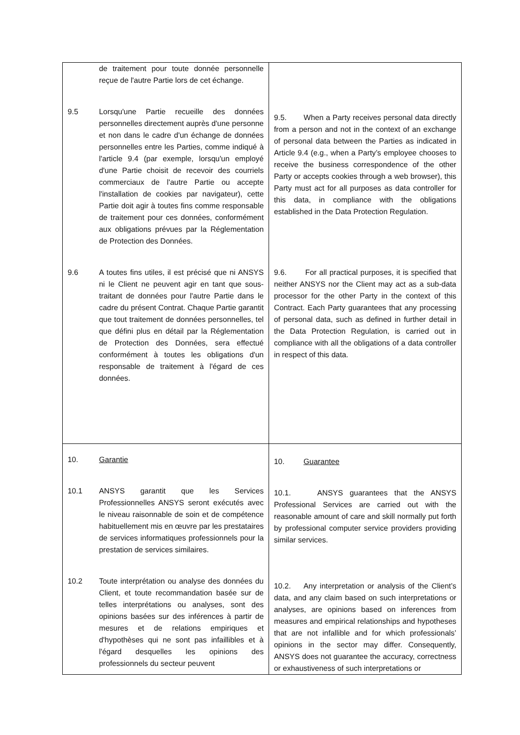| de traitement pour toute donnée personnelle reçue de l'autre Partie lors de cet échange. 9.5 Lorsqu'une Partie recueille des données personnelles directement auprès d'une personne et non dans le cadre d'un échange de données personnelles entre les Parties, comme indiqué à l'article 9.4 (par exemple, lorsqu'un employé d'une Partie choisit de recevoir des courriels commerciaux de l'autre Partie ou accepte l'installation de cookies par navigateur), cette Partie doit agir à toutes fins comme responsable de traitement pour ces données, conformément aux obligations prévues par la Réglementation de Protection des Données. 9.6 A toutes fins utiles, il est précisé que ni ANSYS ni le Client ne peuvent agir en tant que sous-traitant de données pour l'autre Partie dans le cadre du présent Contrat. Chaque Partie garantit que tout traitement de données personnelles, tel que défini plus en détail par la Réglementation de Protection des Données, sera effectué conformément à toutes les obligations d'un responsable de traitement à l'égard de ces données. | 9.5. When a Party receives personal data directly from a person and not in the context of an exchange of personal data between the Parties as indicated in Article 9.4 (e.g., when a Party’s employee chooses to receive the business correspondence of the other Party or accepts cookies through a web browser), this Party must act for all purposes as data controller for this data, in compliance with the obligations established in the Data Protection Regulation. 9.6. For all practical purposes, it is specified that neither ANSYS nor the Client may act as a sub-data processor for the other Party in the context of this Contract. Each Party guarantees that any processing of personal data, such as defined in further detail in the Data Protection Regulation, is carried out in compliance with all the obligations of a data controller in respect of this data. |
| 10. Garantie 10.1 ANSYS garantit que les Services Professionnelles ANSYS seront exécutés avec le niveau raisonnable de soin et de compétence habituellement mis en œuvre par les prestataires de services informatiques professionnels pour la prestation de services similaires. 10.2 Toute interprétation ou analyse des données du Client, et toute recommandation basée sur de telles interprétations ou analyses, sont des opinions basées sur des inférences à partir de mesures et de relations empiriques et d'hypothèses qui ne sont pas infaillibles et à l'égard desquelles les opinions des professionnels du secteur peuvent | 10. Guarantee 10.1. ANSYS guarantees that the ANSYS Professional Services are carried out with the reasonable amount of care and skill normally put forth by professional computer service providers providing similar services. 10.2. Any interpretation or analysis of the Client’s data, and any claim based on such interpretations or analyses, are opinions based on inferences from measures and empirical relationships and hypotheses that are not infallible and for which professionals’ opinions in the sector may differ. Consequently, ANSYS does not guarantee the accuracy, correctness or exhaustiveness of such interpretations or |